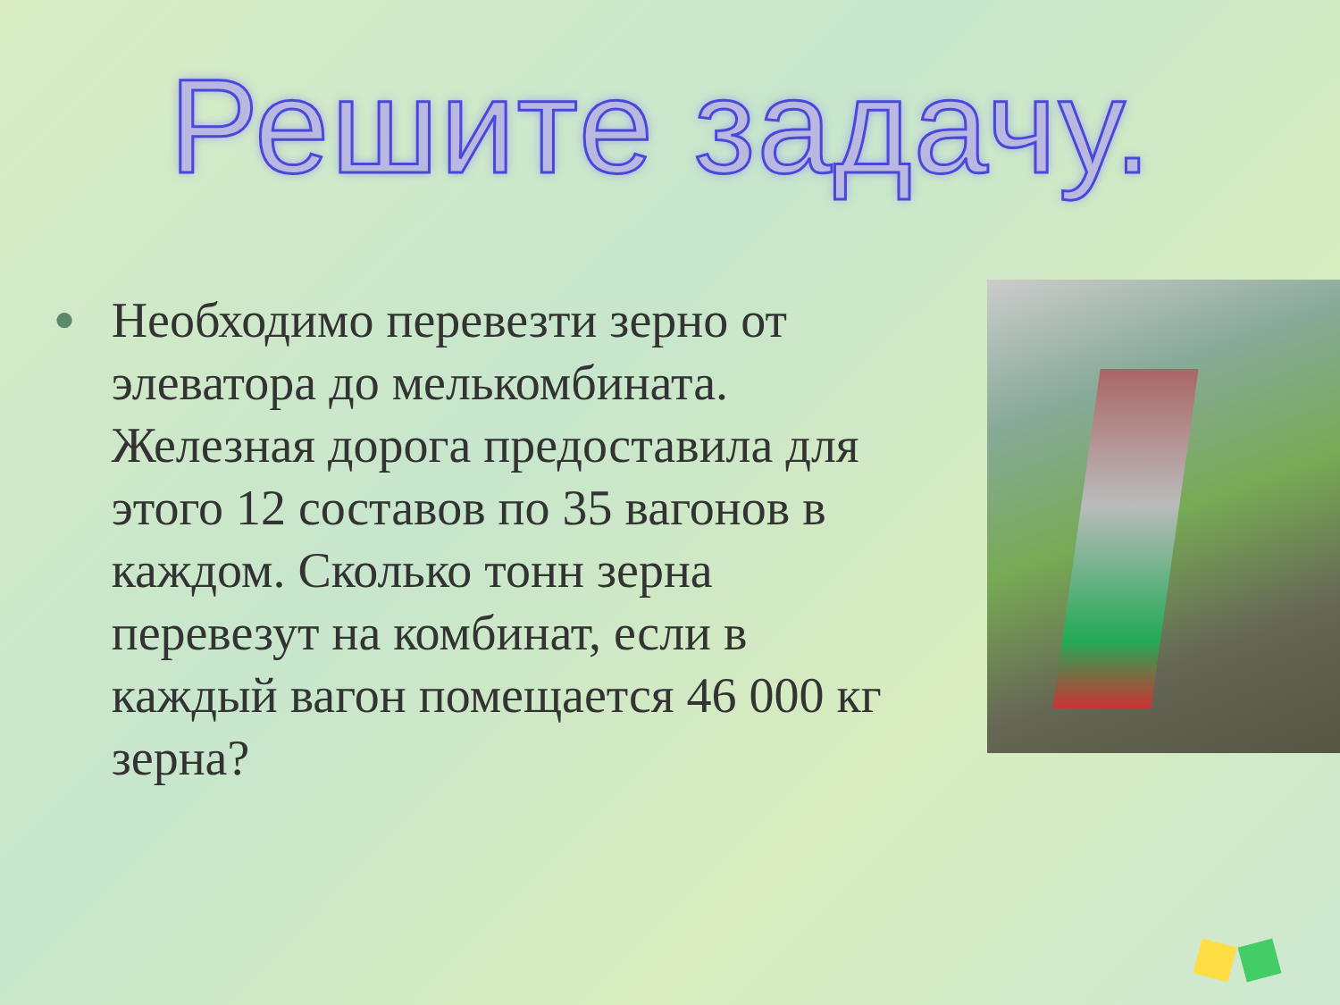Решите задачу.
●
Необходимо перевезти зерно от элеватора до мелькомбината. Железная дорога предоставила для этого 12 составов по 35 вагонов в каждом. Сколько тонн зерна перевезут на комбинат, если в каждый вагон помещается 46 000 кг зерна?